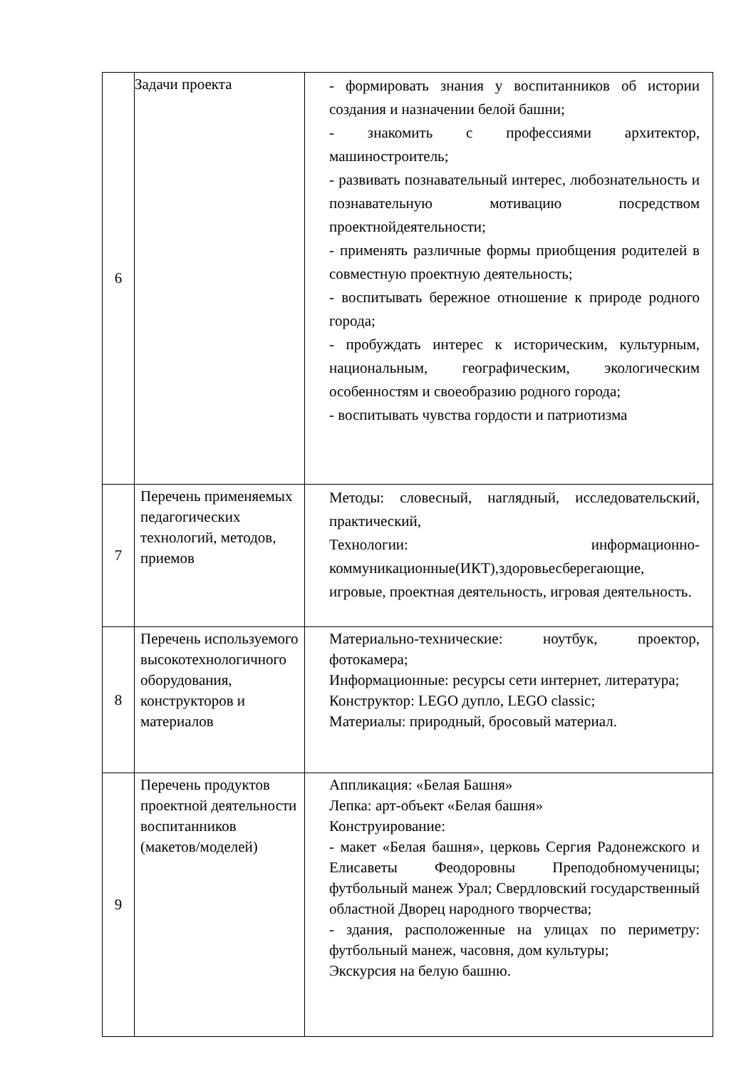| 6 | Задачи проекта | - формировать знания у воспитанников об истории создания и назначении белой башни; - знакомить с профессиями архитектор, машиностроитель; - развивать познавательный интерес, любознательность и познавательную мотивацию посредством проектнойдеятельности; - применять различные формы приобщения родителей в совместную проектную деятельность; - воспитывать бережное отношение к природе родного города; - пробуждать интерес к историческим, культурным, национальным, географическим, экологическим особенностям и своеобразию родного города; - воспитывать чувства гордости и патриотизма |
| 7 | Перечень применяемых педагогических технологий, методов, приемов | Методы: словесный, наглядный, исследовательский, практический, Технологии: информационно-коммуникационные(ИКТ),здоровьесберегающие, игровые, проектная деятельность, игровая деятельность. |
| 8 | Перечень используемого высокотехнологичного оборудования, конструкторов и материалов | Материально-технические: ноутбук, проектор, фотокамера; Информационные: ресурсы сети интернет, литература; Конструктор: LEGO дупло, LEGO classic; Материалы: природный, бросовый материал. |
| 9 | Перечень продуктов проектной деятельности воспитанников (макетов/моделей) | Аппликация: «Белая Башня» Лепка: арт-объект «Белая башня» Конструирование: - макет «Белая башня», церковь Сергия Радонежского и Елисаветы Феодоровны Преподобномученицы; футбольный манеж Урал; Свердловский государственный областной Дворец народного творчества; - здания, расположенные на улицах по периметру: футбольный манеж, часовня, дом культуры; Экскурсия на белую башню. |